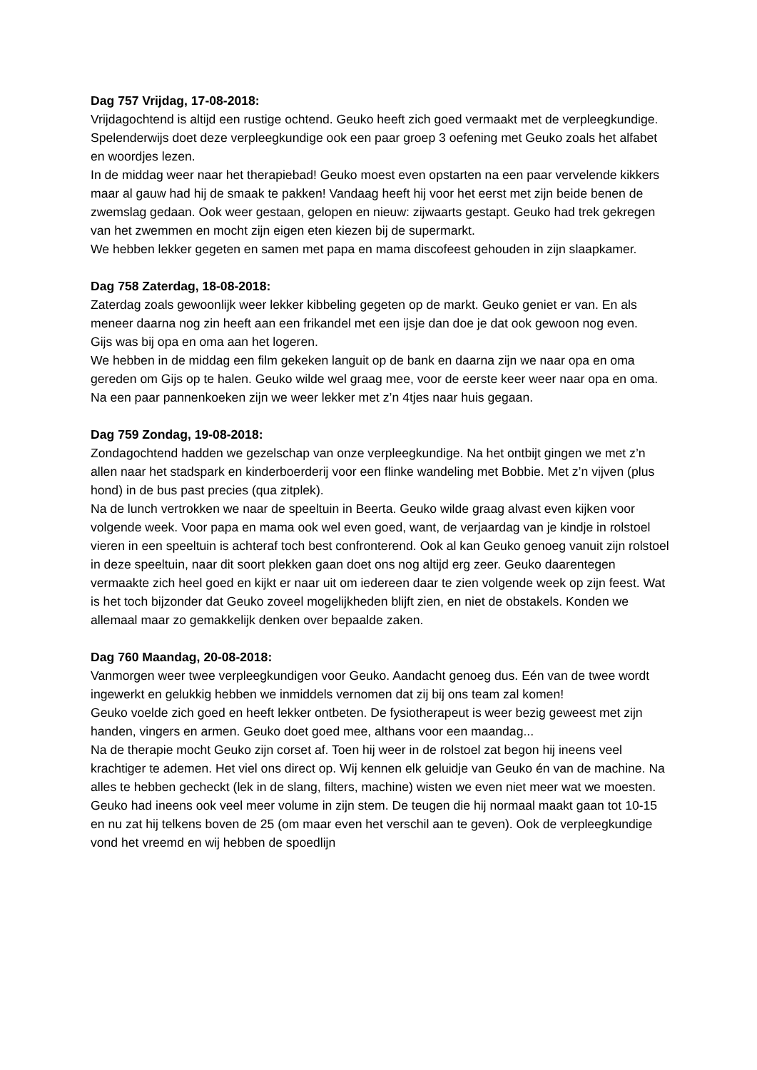Dag 757 Vrijdag, 17-08-2018:
Vrijdagochtend is altijd een rustige ochtend. Geuko heeft zich goed vermaakt met de verpleegkundige. Spelenderwijs doet deze verpleegkundige ook een paar groep 3 oefening met Geuko zoals het alfabet en woordjes lezen.
In de middag weer naar het therapiebad! Geuko moest even opstarten na een paar vervelende kikkers maar al gauw had hij de smaak te pakken! Vandaag heeft hij voor het eerst met zijn beide benen de zwemslag gedaan. Ook weer gestaan, gelopen en nieuw: zijwaarts gestapt. Geuko had trek gekregen van het zwemmen en mocht zijn eigen eten kiezen bij de supermarkt.
We hebben lekker gegeten en samen met papa en mama discofeest gehouden in zijn slaapkamer.
Dag 758 Zaterdag, 18-08-2018:
Zaterdag zoals gewoonlijk weer lekker kibbeling gegeten op de markt. Geuko geniet er van. En als meneer daarna nog zin heeft aan een frikandel met een ijsje dan doe je dat ook gewoon nog even.
Gijs was bij opa en oma aan het logeren.
We hebben in de middag een film gekeken languit op de bank en daarna zijn we naar opa en oma gereden om Gijs op te halen. Geuko wilde wel graag mee, voor de eerste keer weer naar opa en oma. Na een paar pannenkoeken zijn we weer lekker met z’n 4tjes naar huis gegaan.
Dag 759 Zondag, 19-08-2018:
Zondagochtend hadden we gezelschap van onze verpleegkundige. Na het ontbijt gingen we met z’n allen naar het stadspark en kinderboerderij voor een flinke wandeling met Bobbie. Met z’n vijven (plus hond) in de bus past precies (qua zitplek).
Na de lunch vertrokken we naar de speeltuin in Beerta. Geuko wilde graag alvast even kijken voor volgende week. Voor papa en mama ook wel even goed, want, de verjaardag van je kindje in rolstoel vieren in een speeltuin is achteraf toch best confronterend. Ook al kan Geuko genoeg vanuit zijn rolstoel in deze speeltuin, naar dit soort plekken gaan doet ons nog altijd erg zeer. Geuko daarentegen vermaakte zich heel goed en kijkt er naar uit om iedereen daar te zien volgende week op zijn feest. Wat is het toch bijzonder dat Geuko zoveel mogelijkheden blijft zien, en niet de obstakels. Konden we allemaal maar zo gemakkelijk denken over bepaalde zaken.
Dag 760 Maandag, 20-08-2018:
Vanmorgen weer twee verpleegkundigen voor Geuko. Aandacht genoeg dus. Eén van de twee wordt ingewerkt en gelukkig hebben we inmiddels vernomen dat zij bij ons team zal komen!
Geuko voelde zich goed en heeft lekker ontbeten. De fysiotherapeut is weer bezig geweest met zijn handen, vingers en armen. Geuko doet goed mee, althans voor een maandag...
Na de therapie mocht Geuko zijn corset af. Toen hij weer in de rolstoel zat begon hij ineens veel krachtiger te ademen. Het viel ons direct op. Wij kennen elk geluidje van Geuko én van de machine. Na alles te hebben gecheckt (lek in de slang, filters, machine) wisten we even niet meer wat we moesten. Geuko had ineens ook veel meer volume in zijn stem. De teugen die hij normaal maakt gaan tot 10-15 en nu zat hij telkens boven de 25 (om maar even het verschil aan te geven). Ook de verpleegkundige vond het vreemd en wij hebben de spoedlijn